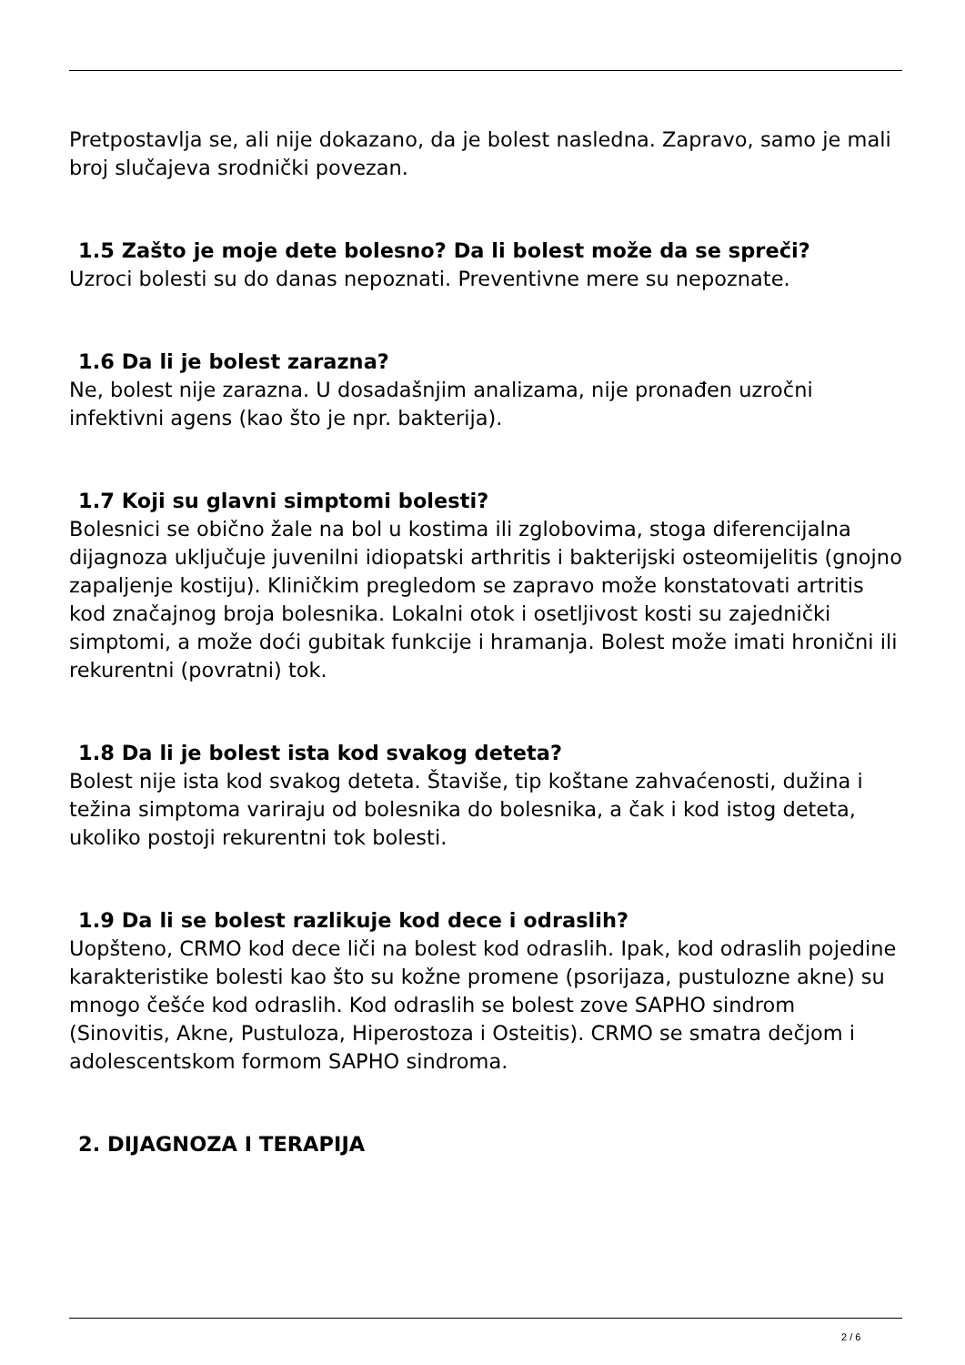Pretpostavlja se, ali nije dokazano, da je bolest nasledna. Zapravo, samo je mali broj slučajeva srodnički povezan.
1.5 Zašto je moje dete bolesno? Da li bolest može da se spreči?
Uzroci bolesti su do danas nepoznati. Preventivne mere su nepoznate.
1.6 Da li je bolest zarazna?
Ne, bolest nije zarazna. U dosadašnjim analizama, nije pronađen uzročni infektivni agens (kao što je npr. bakterija).
1.7 Koji su glavni simptomi bolesti?
Bolesnici se obično žale na bol u kostima ili zglobovima, stoga diferencijalna dijagnoza uključuje juvenilni idiopatski arthritis i bakterijski osteomijelitis (gnojno zapaljenje kostiju). Kliničkim pregledom se zapravo može konstatovati artritis kod značajnog broja bolesnika. Lokalni otok i osetljivost kosti su zajednički simptomi, a može doći gubitak funkcije i hramanja. Bolest može imati hronični ili rekurentni (povratni) tok.
1.8 Da li je bolest ista kod svakog deteta?
Bolest nije ista kod svakog deteta. Štaviše, tip koštane zahvaćenosti, dužina i težina simptoma variraju od bolesnika do bolesnika, a čak i kod istog deteta, ukoliko postoji rekurentni tok bolesti.
1.9 Da li se bolest razlikuje kod dece i odraslih?
Uopšteno, CRMO kod dece liči na bolest kod odraslih. Ipak, kod odraslih pojedine karakteristike bolesti kao što su kožne promene (psorijaza, pustulozne akne) su mnogo češće kod odraslih. Kod odraslih se bolest zove SAPHO sindrom (Sinovitis, Akne, Pustuloza, Hiperostoza i Osteitis). CRMO se smatra dečjom i adolescentskom formom SAPHO sindroma.
2. DIJAGNOZA I TERAPIJA
2 / 6